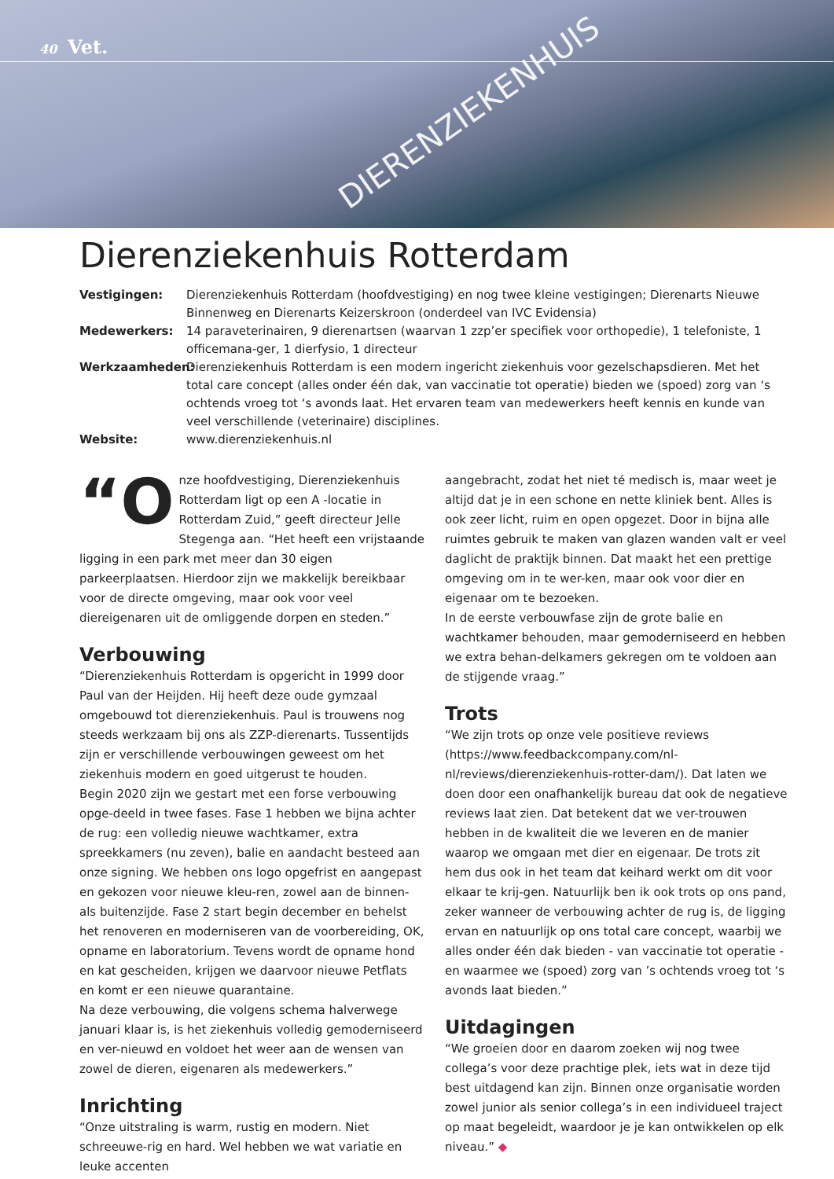40 Vet.
DIERENZIEKENHUIS
Dierenziekenhuis Rotterdam
Vestigingen: Dierenziekenhuis Rotterdam (hoofdvestiging) en nog twee kleine vestigingen; Dierenarts Nieuwe Binnenweg en Dierenarts Keizerskroon (onderdeel van IVC Evidensia) Medewerkers: 14 paraveterinairen, 9 dierenartsen (waarvan 1 zzp’er specifiek voor orthopedie), 1 telefoniste, 1 officemana-ger, 1 dierfysio, 1 directeur Werkzaamheden: Dierenziekenhuis Rotterdam is een modern ingericht ziekenhuis voor gezelschapsdieren. Met het total care concept (alles onder één dak, van vaccinatie tot operatie) bieden we (spoed) zorg van ‘s ochtends vroeg tot ‘s avonds laat. Het ervaren team van medewerkers heeft kennis en kunde van veel verschillende (veterinaire) disciplines. Website: www.dierenziekenhuis.nl
“O nze hoofdvestiging, Dierenziekenhuis Rotterdam ligt op een A -locatie in Rotterdam Zuid,” geeft directeur Jelle Stegenga aan. “Het heeft een vrijstaande ligging in een park met meer dan 30 eigen parkeerplaatsen. Hierdoor zijn we makkelijk bereikbaar voor de directe omgeving, maar ook voor veel diereigenaren uit de omliggende dorpen en steden.”
Verbouwing
“Dierenziekenhuis Rotterdam is opgericht in 1999 door Paul van der Heijden. Hij heeft deze oude gymzaal omgebouwd tot dierenziekenhuis. Paul is trouwens nog steeds werkzaam bij ons als ZZP-dierenarts. Tussentijds zijn er verschillende verbouwingen geweest om het ziekenhuis modern en goed uitgerust te houden.
Begin 2020 zijn we gestart met een forse verbouwing opge-deeld in twee fases. Fase 1 hebben we bijna achter de rug: een volledig nieuwe wachtkamer, extra spreekkamers (nu zeven), balie en aandacht besteed aan onze signing. We hebben ons logo opgefrist en aangepast en gekozen voor nieuwe kleu-ren, zowel aan de binnen- als buitenzijde. Fase 2 start begin december en behelst het renoveren en moderniseren van de voorbereiding, OK, opname en laboratorium. Tevens wordt de opname hond en kat gescheiden, krijgen we daarvoor nieuwe Petflats en komt er een nieuwe quarantaine.
Na deze verbouwing, die volgens schema halverwege januari klaar is, is het ziekenhuis volledig gemoderniseerd en ver-nieuwd en voldoet het weer aan de wensen van zowel de dieren, eigenaren als medewerkers.”
Inrichting
“Onze uitstraling is warm, rustig en modern. Niet schreeuwe-rig en hard. Wel hebben we wat variatie en leuke accenten
aangebracht, zodat het niet té medisch is, maar weet je altijd dat je in een schone en nette kliniek bent. Alles is ook zeer licht, ruim en open opgezet. Door in bijna alle ruimtes gebruik te maken van glazen wanden valt er veel daglicht de praktijk binnen. Dat maakt het een prettige omgeving om in te wer-ken, maar ook voor dier en eigenaar om te bezoeken.
In de eerste verbouwfase zijn de grote balie en wachtkamer behouden, maar gemoderniseerd en hebben we extra behan-delkamers gekregen om te voldoen aan de stijgende vraag.”
Trots
“We zijn trots op onze vele positieve reviews (https://www.feedbackcompany.com/nl-nl/reviews/dierenziekenhuis-rotter-dam/). Dat laten we doen door een onafhankelijk bureau dat ook de negatieve reviews laat zien. Dat betekent dat we ver-trouwen hebben in de kwaliteit die we leveren en de manier waarop we omgaan met dier en eigenaar. De trots zit hem dus ook in het team dat keihard werkt om dit voor elkaar te krij-gen. Natuurlijk ben ik ook trots op ons pand, zeker wanneer de verbouwing achter de rug is, de ligging ervan en natuurlijk op ons total care concept, waarbij we alles onder één dak bieden - van vaccinatie tot operatie - en waarmee we (spoed) zorg van ’s ochtends vroeg tot ‘s avonds laat bieden.”
Uitdagingen
“We groeien door en daarom zoeken wij nog twee collega’s voor deze prachtige plek, iets wat in deze tijd best uitdagend kan zijn. Binnen onze organisatie worden zowel junior als senior collega’s in een individueel traject op maat begeleidt, waardoor je je kan ontwikkelen op elk niveau.” ◆